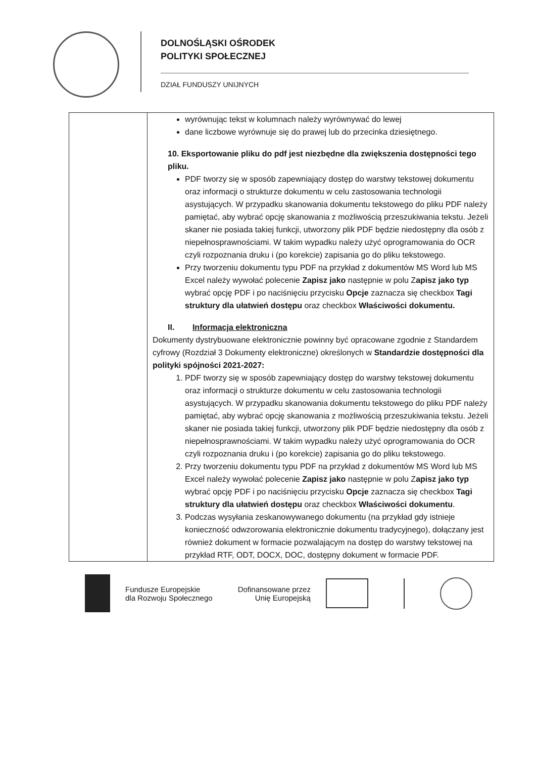DOLNOŚLĄSKI OŚRODEK
POLITYKI SPOŁECZNEJ
DZIAŁ FUNDUSZY UNIJNYCH
| | wyrównując tekst w kolumnach należy wyrównywać do lewej dane liczbowe wyrównuje się do prawej lub do przecinka dziesiętnego. 10. Eksportowanie pliku do pdf jest niezbędne dla zwiększenia dostępności tego pliku. PDF tworzy się w sposób zapewniający dostęp do warstwy tekstowej dokumentu oraz informacji o strukturze dokumentu w celu zastosowania technologii asystujących. W przypadku skanowania dokumentu tekstowego do pliku PDF należy pamiętać, aby wybrać opcję skanowania z możliwością przeszukiwania tekstu. Jeżeli skaner nie posiada takiej funkcji, utworzony plik PDF będzie niedostępny dla osób z niepełnosprawnościami. W takim wypadku należy użyć oprogramowania do OCR czyli rozpoznania druku i (po korekcie) zapisania go do pliku tekstowego. Przy tworzeniu dokumentu typu PDF na przykład z dokumentów MS Word lub MS Excel należy wywołać polecenie Zapisz jako następnie w polu Z apisz jako typ wybrać opcję PDF i po naciśnięciu przycisku Opcje zaznacza się checkbox Tagi struktury dla ułatwień dostępu oraz checkbox Właściwości dokumentu. II. Informacja elektroniczna Dokumenty dystrybuowane elektronicznie powinny być opracowane zgodnie z Standardem cyfrowy (Rozdział 3 Dokumenty elektroniczne) określonych w Standardzie dostępności dla polityki spójności 2021-2027: 1. PDF tworzy się w sposób zapewniający dostęp do warstwy tekstowej dokumentu oraz informacji o strukturze dokumentu w celu zastosowania technologii asystujących. W przypadku skanowania dokumentu tekstowego do pliku PDF należy pamiętać, aby wybrać opcję skanowania z możliwością przeszukiwania tekstu. Jeżeli skaner nie posiada takiej funkcji, utworzony plik PDF będzie niedostępny dla osób z niepełnosprawnościami. W takim wypadku należy użyć oprogramowania do OCR czyli rozpoznania druku i (po korekcie) zapisania go do pliku tekstowego. 2. Przy tworzeniu dokumentu typu PDF na przykład z dokumentów MS Word lub MS Excel należy wywołać polecenie Zapisz jako następnie w polu Z apisz jako typ wybrać opcję PDF i po naciśnięciu przycisku Opcje zaznacza się checkbox Tagi struktury dla ułatwień dostępu oraz checkbox Właściwości dokumentu . 3. Podczas wysyłania zeskanowywanego dokumentu (na przykład gdy istnieje konieczność odwzorowania elektronicznie dokumentu tradycyjnego), dołączany jest również dokument w formacie pozwalającym na dostęp do warstwy tekstowej na przykład RTF, ODT, DOCX, DOC, dostępny dokument w formacie PDF. |
Fundusze Europejskie
dla Rozwoju Społecznego
Dofinansowane przez
Unię Europejską